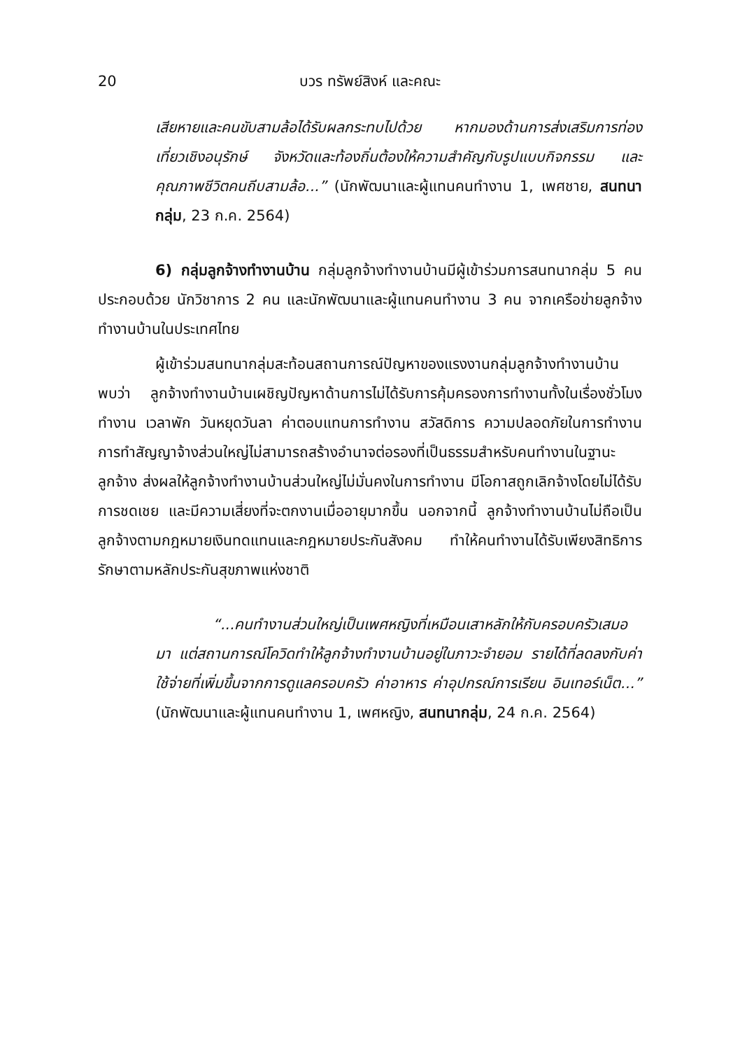20 บวร ทรัพย์สิงห์ และคณะ
เสียหายและคนขับสามล้อได้รับผลกระทบไปด้วย หากมองด้านการส่งเสริมการท่องเที่ยวเชิงอนุรักษ์ จังหวัดและท้องถิ่นต้องให้ความสำคัญกับรูปแบบกิจกรรม และคุณภาพชีวิตคนถีบสามล้อ...” (นักพัฒนาและผู้แทนคนทำงาน 1, เพศชาย, สนทนากลุ่ม, 23 ก.ค. 2564)
6) กลุ่มลูกจ้างทำงานบ้าน กลุ่มลูกจ้างทำงานบ้านมีผู้เข้าร่วมการสนทนากลุ่ม 5 คน ประกอบด้วย นักวิชาการ 2 คน และนักพัฒนาและผู้แทนคนทำงาน 3 คน จากเครือข่ายลูกจ้างทำงานบ้านในประเทศไทย
ผู้เข้าร่วมสนทนากลุ่มสะท้อนสถานการณ์ปัญหาของแรงงานกลุ่มลูกจ้างทำงานบ้าน พบว่า ลูกจ้างทำงานบ้านเผชิญปัญหาด้านการไม่ได้รับการคุ้มครองการทำงานทั้งในเรื่องชั่วโมงทำงาน เวลาพัก วันหยุดวันลา ค่าตอบแทนการทำงาน สวัสดิการ ความปลอดภัยในการทำงาน การทำสัญญาจ้างส่วนใหญ่ไม่สามารถสร้างอำนาจต่อรองที่เป็นธรรมสำหรับคนทำงานในฐานะลูกจ้าง ส่งผลให้ลูกจ้างทำงานบ้านส่วนใหญ่ไม่มั่นคงในการทำงาน มีโอกาสถูกเลิกจ้างโดยไม่ได้รับการชดเชย และมีความเสี่ยงที่จะตกงานเมื่ออายุมากขึ้น นอกจากนี้ ลูกจ้างทำงานบ้านไม่ถือเป็นลูกจ้างตามกฎหมายเงินทดแทนและกฎหมายประกันสังคม ทำให้คนทำงานได้รับเพียงสิทธิการรักษาตามหลักประกันสุขภาพแห่งชาติ
“...คนทำงานส่วนใหญ่เป็นเพศหญิงที่เหมือนเสาหลักให้กับครอบครัวเสมอมา แต่สถานการณ์โควิดทำให้ลูกจ้างทำงานบ้านอยู่ในภาวะจำยอม รายได้ที่ลดลงกับค่าใช้จ่ายที่เพิ่มขึ้นจากการดูแลครอบครัว ค่าอาหาร ค่าอุปกรณ์การเรียน อินเทอร์เน็ต...” (นักพัฒนาและผู้แทนคนทำงาน 1, เพศหญิง, สนทนากลุ่ม, 24 ก.ค. 2564)